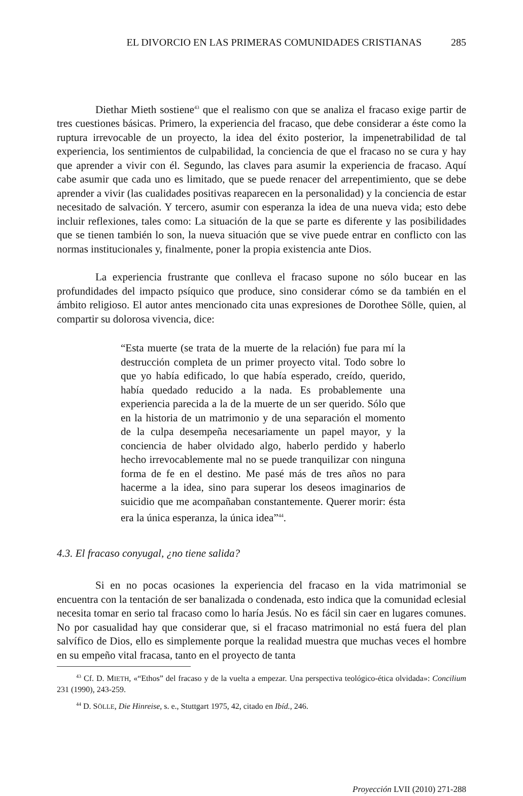EL DIVORCIO EN LAS PRIMERAS COMUNIDADES CRISTIANAS 285
Diethar Mieth sostiene<sup>43</sup> que el realismo con que se analiza el fracaso exige partir de tres cuestiones básicas. Primero, la experiencia del fracaso, que debe considerar a éste como la ruptura irrevocable de un proyecto, la idea del éxito posterior, la impenetrabilidad de tal experiencia, los sentimientos de culpabilidad, la conciencia de que el fracaso no se cura y hay que aprender a vivir con él. Segundo, las claves para asumir la experiencia de fracaso. Aquí cabe asumir que cada uno es limitado, que se puede renacer del arrepentimiento, que se debe aprender a vivir (las cualidades positivas reaparecen en la personalidad) y la conciencia de estar necesitado de salvación. Y tercero, asumir con esperanza la idea de una nueva vida; esto debe incluir reflexiones, tales como: La situación de la que se parte es diferente y las posibilidades que se tienen también lo son, la nueva situación que se vive puede entrar en conflicto con las normas institucionales y, finalmente, poner la propia existencia ante Dios.
La experiencia frustrante que conlleva el fracaso supone no sólo bucear en las profundidades del impacto psíquico que produce, sino considerar cómo se da también en el ámbito religioso. El autor antes mencionado cita unas expresiones de Dorothee Sölle, quien, al compartir su dolorosa vivencia, dice:
“Esta muerte (se trata de la muerte de la relación) fue para mí la destrucción completa de un primer proyecto vital. Todo sobre lo que yo había edificado, lo que había esperado, creído, querido, había quedado reducido a la nada. Es probablemente una experiencia parecida a la de la muerte de un ser querido. Sólo que en la historia de un matrimonio y de una separación el momento de la culpa desempeña necesariamente un papel mayor, y la conciencia de haber olvidado algo, haberlo perdido y haberlo hecho irrevocablemente mal no se puede tranquilizar con ninguna forma de fe en el destino. Me pasé más de tres años no para hacerme a la idea, sino para superar los deseos imaginarios de suicidio que me acompañaban constantemente. Querer morir: ésta era la única esperanza, la única idea”<sup>44</sup>.
4.3. El fracaso conyugal, ¿no tiene salida?
Si en no pocas ocasiones la experiencia del fracaso en la vida matrimonial se encuentra con la tentación de ser banalizada o condenada, esto indica que la comunidad eclesial necesita tomar en serio tal fracaso como lo haría Jesús. No es fácil sin caer en lugares comunes. No por casualidad hay que considerar que, si el fracaso matrimonial no está fuera del plan salvífico de Dios, ello es simplemente porque la realidad muestra que muchas veces el hombre en su empeño vital fracasa, tanto en el proyecto de tanta
<sup>43</sup> Cf. D. MIETH, «“Ethos” del fracaso y de la vuelta a empezar. Una perspectiva teológico-ética olvidada»: Concilium 231 (1990), 243-259.
<sup>44</sup> D. SÖLLE, Die Hinreise, s. e., Stuttgart 1975, 42, citado en Ibíd., 246.
Proyección LVII (2010) 271-288